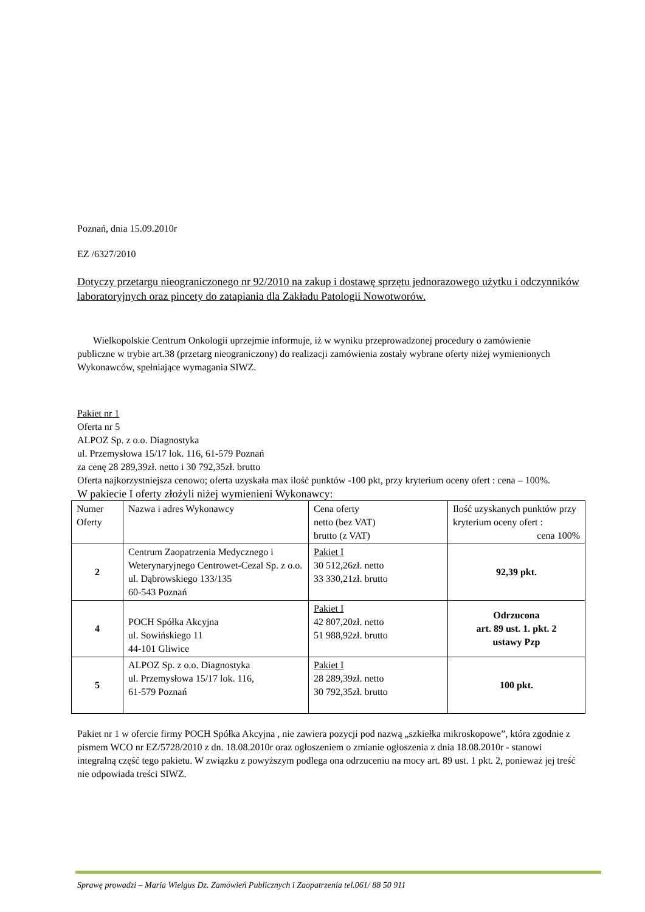Poznań, dnia 15.09.2010r
EZ /6327/2010
Dotyczy przetargu nieograniczonego nr 92/2010 na zakup i dostawę sprzętu jednorazowego użytku i odczynników laboratoryjnych oraz pincety do zatapiania dla Zakładu Patologii Nowotworów.
Wielkopolskie Centrum Onkologii uprzejmie informuje, iż w wyniku przeprowadzonej procedury o zamówienie publiczne w trybie art.38 (przetarg nieograniczony) do realizacji zamówienia zostały wybrane oferty niżej wymienionych Wykonawców, spełniające wymagania SIWZ.
Pakiet nr 1
Oferta nr 5
ALPOZ Sp. z o.o. Diagnostyka
ul. Przemysłowa 15/17 lok. 116, 61-579 Poznań
za cenę 28 289,39zł. netto i 30 792,35zł. brutto
Oferta najkorzystniejsza cenowo; oferta uzyskała max ilość punktów -100 pkt, przy kryterium oceny ofert : cena – 100%.
W pakiecie I oferty złożyli niżej wymienieni Wykonawcy:
| Numer Oferty | Nazwa i adres Wykonawcy | Cena oferty netto (bez VAT) brutto (z VAT) | Ilość uzyskanych punktów przy kryterium oceny ofert : cena 100% |
| 2 | Centrum Zaopatrzenia Medycznego i Weterynaryjnego Centrowet-Cezal Sp. z o.o. ul. Dąbrowskiego 133/135 60-543 Poznań | Pakiet I 30 512,26zł. netto 33 330,21zł. brutto | 92,39 pkt. |
| 4 | POCH Spółka Akcyjna ul. Sowińskiego 11 44-101 Gliwice | Pakiet I 42 807,20zł. netto 51 988,92zł. brutto | Odrzucona art. 89 ust. 1. pkt. 2 ustawy Pzp |
| 5 | ALPOZ Sp. z o.o. Diagnostyka ul. Przemysłowa 15/17 lok. 116, 61-579 Poznań | Pakiet I 28 289,39zł. netto 30 792,35zł. brutto | 100 pkt. |
Pakiet nr 1 w ofercie firmy POCH Spółka Akcyjna , nie zawiera pozycji pod nazwą „szkiełka mikroskopowe”, która zgodnie z pismem WCO nr EZ/5728/2010 z dn. 18.08.2010r oraz ogłoszeniem o zmianie ogłoszenia z dnia 18.08.2010r - stanowi integralną część tego pakietu. W związku z powyższym podlega ona odrzuceniu na mocy art. 89 ust. 1 pkt. 2, ponieważ jej treść nie odpowiada treści SIWZ.
Sprawę prowadzi – Maria Wielgus Dz. Zamówień Publicznych i Zaopatrzenia tel.061/ 88 50 911